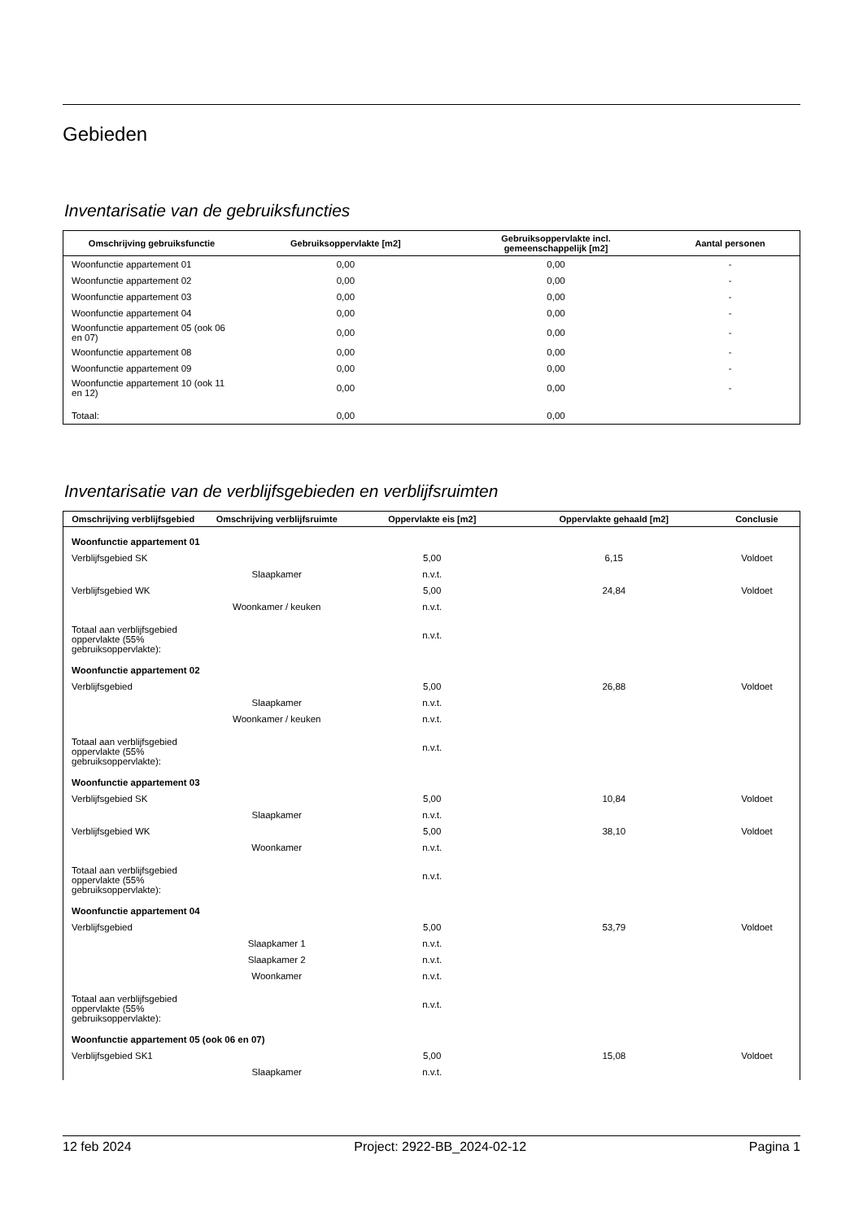Gebieden
Inventarisatie van de gebruiksfuncties
| Omschrijving gebruiksfunctie | Gebruiksoppervlakte [m2] | Gebruiksoppervlakte incl. gemeenschappelijk [m2] | Aantal personen |
| --- | --- | --- | --- |
| Woonfunctie appartement 01 | 0,00 | 0,00 | - |
| Woonfunctie appartement 02 | 0,00 | 0,00 | - |
| Woonfunctie appartement 03 | 0,00 | 0,00 | - |
| Woonfunctie appartement 04 | 0,00 | 0,00 | - |
| Woonfunctie appartement 05 (ook 06 en 07) | 0,00 | 0,00 | - |
| Woonfunctie appartement 08 | 0,00 | 0,00 | - |
| Woonfunctie appartement 09 | 0,00 | 0,00 | - |
| Woonfunctie appartement 10 (ook 11 en 12) | 0,00 | 0,00 | - |
| Totaal: | 0,00 | 0,00 | |
Inventarisatie van de verblijfsgebieden en verblijfsruimten
| Omschrijving verblijfsgebied | Omschrijving verblijfsruimte | Oppervlakte eis [m2] | Oppervlakte gehaald [m2] | Conclusie |
| --- | --- | --- | --- | --- |
| Woonfunctie appartement 01 | | | | |
| Verblijfsgebied SK | | 5,00 | 6,15 | Voldoet |
| | Slaapkamer | n.v.t. | | |
| Verblijfsgebied WK | | 5,00 | 24,84 | Voldoet |
| | Woonkamer / keuken | n.v.t. | | |
| Totaal aan verblijfsgebied oppervlakte (55% gebruiksoppervlakte): | | n.v.t. | | |
| Woonfunctie appartement 02 | | | | |
| Verblijfsgebied | | 5,00 | 26,88 | Voldoet |
| | Slaapkamer | n.v.t. | | |
| | Woonkamer / keuken | n.v.t. | | |
| Totaal aan verblijfsgebied oppervlakte (55% gebruiksoppervlakte): | | n.v.t. | | |
| Woonfunctie appartement 03 | | | | |
| Verblijfsgebied SK | | 5,00 | 10,84 | Voldoet |
| | Slaapkamer | n.v.t. | | |
| Verblijfsgebied WK | | 5,00 | 38,10 | Voldoet |
| | Woonkamer | n.v.t. | | |
| Totaal aan verblijfsgebied oppervlakte (55% gebruiksoppervlakte): | | n.v.t. | | |
| Woonfunctie appartement 04 | | | | |
| Verblijfsgebied | | 5,00 | 53,79 | Voldoet |
| | Slaapkamer 1 | n.v.t. | | |
| | Slaapkamer 2 | n.v.t. | | |
| | Woonkamer | n.v.t. | | |
| Totaal aan verblijfsgebied oppervlakte (55% gebruiksoppervlakte): | | n.v.t. | | |
| Woonfunctie appartement 05 (ook 06 en 07) | | | | |
| Verblijfsgebied SK1 | | 5,00 | 15,08 | Voldoet |
| | Slaapkamer | n.v.t. | | |
12 feb 2024 Project: 2922-BB_2024-02-12 Pagina 1